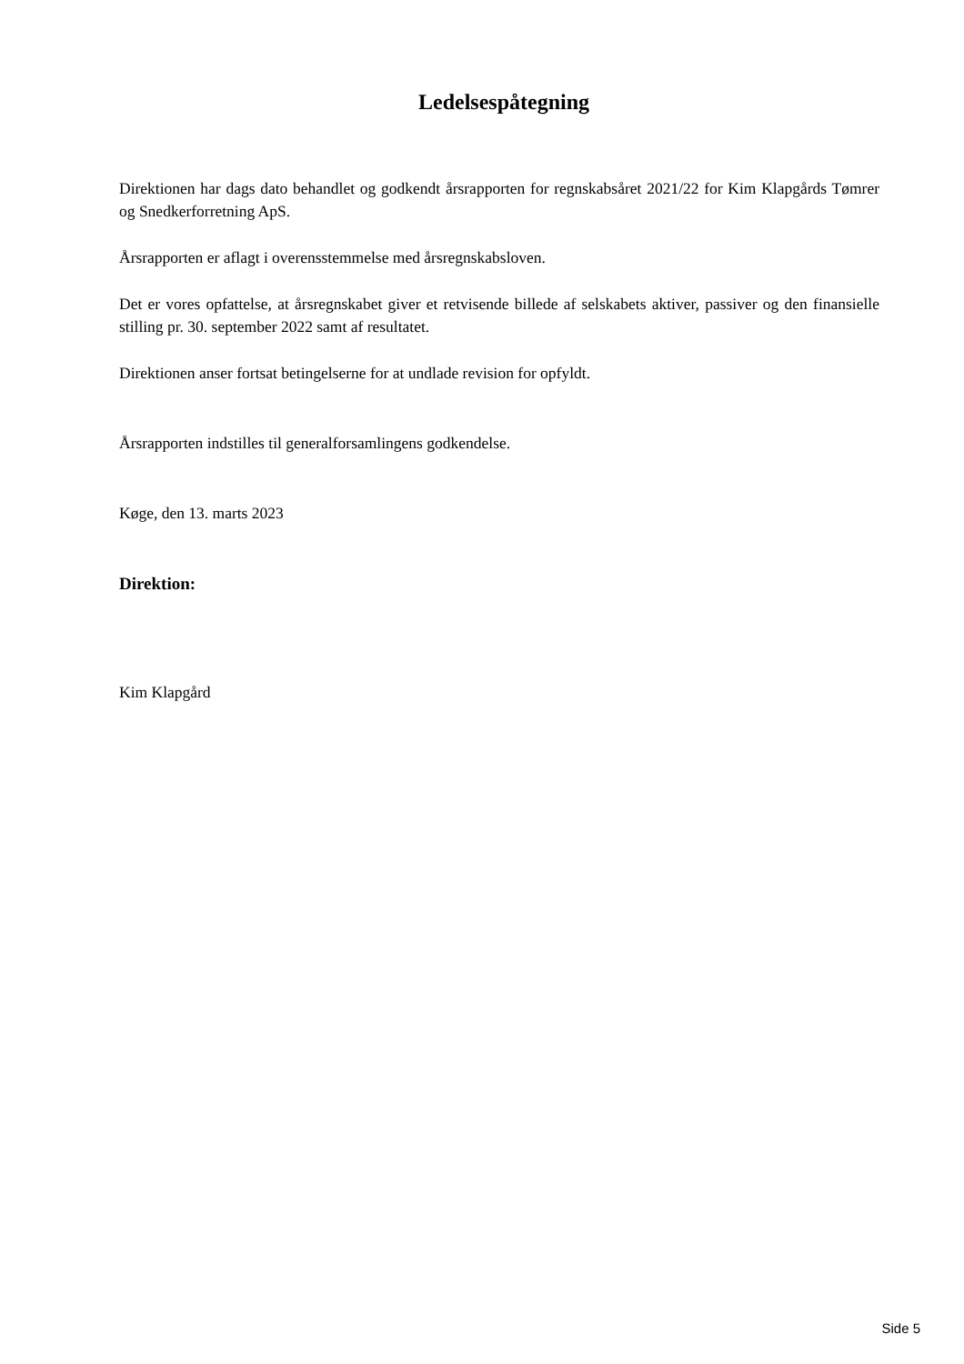Ledelsespåtegning
Direktionen har dags dato behandlet og godkendt årsrapporten for regnskabsåret 2021/22 for Kim Klapgårds Tømrer og Snedkerforretning ApS.
Årsrapporten er aflagt i overensstemmelse med årsregnskabsloven.
Det er vores opfattelse, at årsregnskabet giver et retvisende billede af selskabets aktiver, passiver og den finansielle stilling pr. 30. september 2022 samt af resultatet.
Direktionen anser fortsat betingelserne for at undlade revision for opfyldt.
Årsrapporten indstilles til generalforsamlingens godkendelse.
Køge, den 13. marts 2023
Direktion:
Kim Klapgård
Side 5